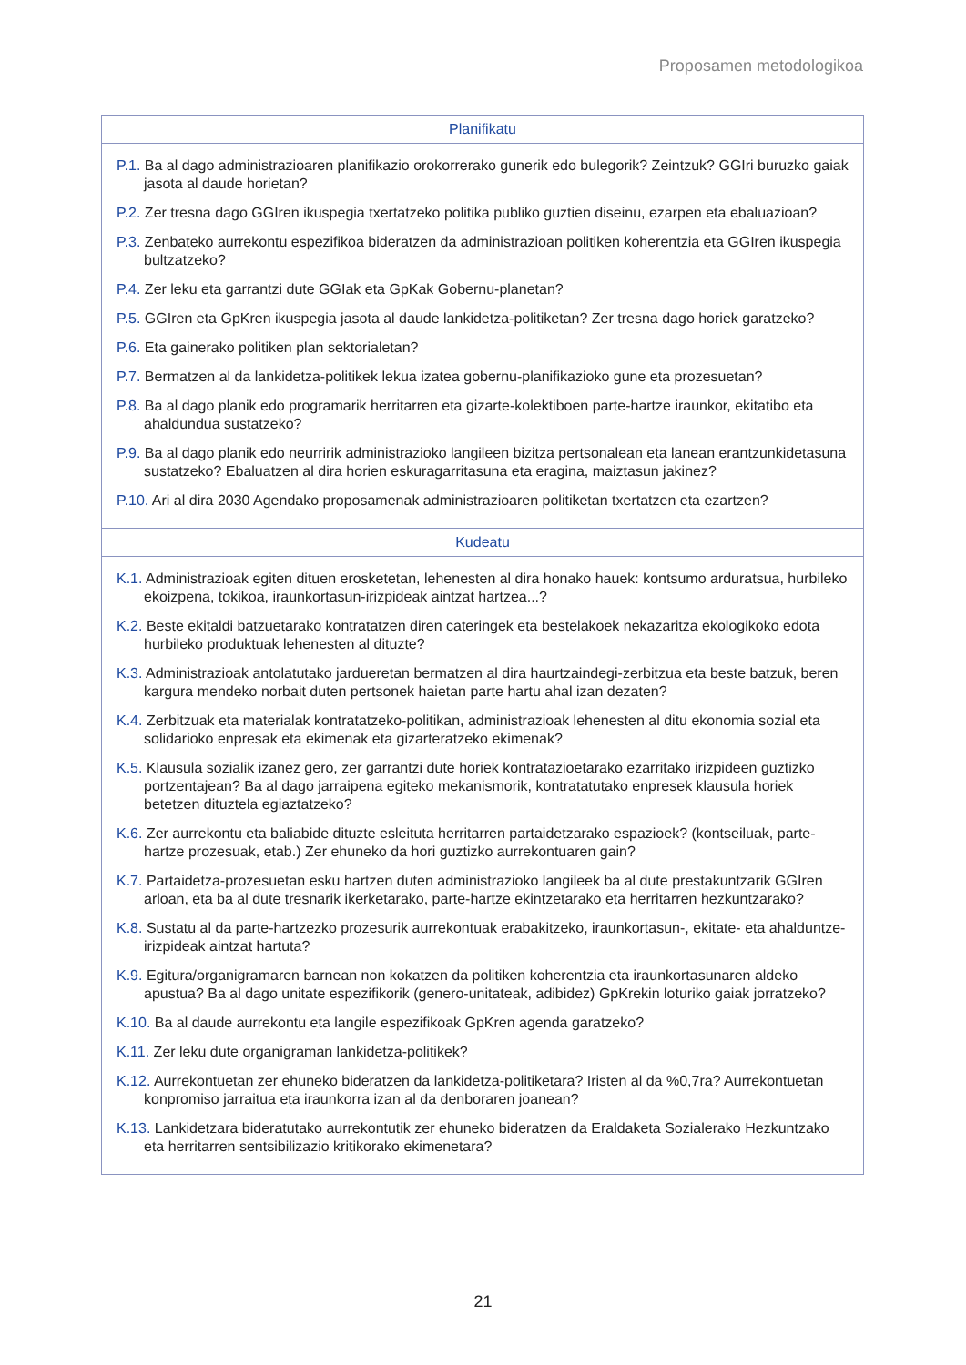Proposamen metodologikoa
| Planifikatu |
| --- |
| P.1. Ba al dago administrazioaren planifikazio orokorrerako gunerik edo bulegorik? Zeintzuk? GGIri buruzko gaiak jasota al daude horietan? P.2. Zer tresna dago GGIren ikuspegia txertatzeko politika publiko guztien diseinu, ezarpen eta ebaluazioan? P.3. Zenbateko aurrekontu espezifikoa bideratzen da administrazioan politiken koherentzia eta GGIren ikuspegia bultzatzeko? P.4. Zer leku eta garrantzi dute GGIak eta GpKak Gobernu-planetan? P.5. GGIren eta GpKren ikuspegia jasota al daude lankidetza-politiketan? Zer tresna dago horiek garatzeko? P.6. Eta gainerako politiken plan sektorialetan? P.7. Bermatzen al da lankidetza-politikek lekua izatea gobernu-planifikazioko gune eta prozesuetan? P.8. Ba al dago planik edo programarik herritarren eta gizarte-kolektiboen parte-hartze iraunkor, ekitatibo eta ahaldundua sustatzeko? P.9. Ba al dago planik edo neurririk administrazioko langileen bizitza pertsonalean eta lanean erantzunkidetasuna sustatzeko? Ebaluatzen al dira horien eskuragarritasuna eta eragina, maiztasun jakinez? P.10. Ari al dira 2030 Agendako proposamenak administrazioaren politiketan txertatzen eta ezartzen? |
| Kudeatu |
| K.1. Administrazioak egiten dituen erosketetan, lehenesten al dira honako hauek: kontsumo arduratsua, hurbileko ekoizpena, tokikoa, iraunkortasun-irizpideak aintzat hartzea...? K.2. Beste ekitaldi batzuetarako kontratatzen diren cateringek eta bestelakoek nekazaritza ekologikoko edota hurbileko produktuak lehenesten al dituzte? K.3. Administrazioak antolatutako jardueretan bermatzen al dira haurtzaindegi-zerbitzua eta beste batzuk, beren kargura mendeko norbait duten pertsonek haietan parte hartu ahal izan dezaten? K.4. Zerbitzuak eta materialak kontratatzeko-politikan, administrazioak lehenesten al ditu ekonomia sozial eta solidarioko enpresak eta ekimenak eta gizarteratzeko ekimenak? K.5. Klausula sozialik izanez gero, zer garrantzi dute horiek kontratazioetarako ezarritako irizpideen guztizko portzentajean? Ba al dago jarraipena egiteko mekanismorik, kontratatutako enpresek klausula horiek betetzen dituztela egiaztatzeko? K.6. Zer aurrekontu eta baliabide dituzte esleituta herritarren partaidetzarako espazioek? (kontseiluak, parte-hartze prozesuak, etab.) Zer ehuneko da hori guztizko aurrekontuaren gain? K.7. Partaidetza-prozesuetan esku hartzen duten administrazioko langileek ba al dute prestakuntzarik GGIren arloan, eta ba al dute tresnarik ikerketarako, parte-hartze ekintzetarako eta herritarren hezkuntzarako? K.8. Sustatu al da parte-hartzezko prozesurik aurrekontuak erabakitzeko, iraunkortasun-, ekitate- eta ahalduntze-irizpideak aintzat hartuta? K.9. Egitura/organigramaren barnean non kokatzen da politiken koherentzia eta iraunkortasunaren aldeko apustua? Ba al dago unitate espezifikorik (genero-unitateak, adibidez) GpKrekin loturiko gaiak jorratzeko? K.10. Ba al daude aurrekontu eta langile espezifikoak GpKren agenda garatzeko? K.11. Zer leku dute organigraman lankidetza-politikek? K.12. Aurrekontuetan zer ehuneko bideratzen da lankidetza-politiketara? Iristen al da %0,7ra? Aurrekontuetan konpromiso jarraitua eta iraunkorra izan al da denboraren joanean? K.13. Lankidetzara bideratutako aurrekontutik zer ehuneko bideratzen da Eraldaketa Sozialerako Hezkuntzako eta herritarren sentsibilizazio kritikorako ekimenetara? |
21